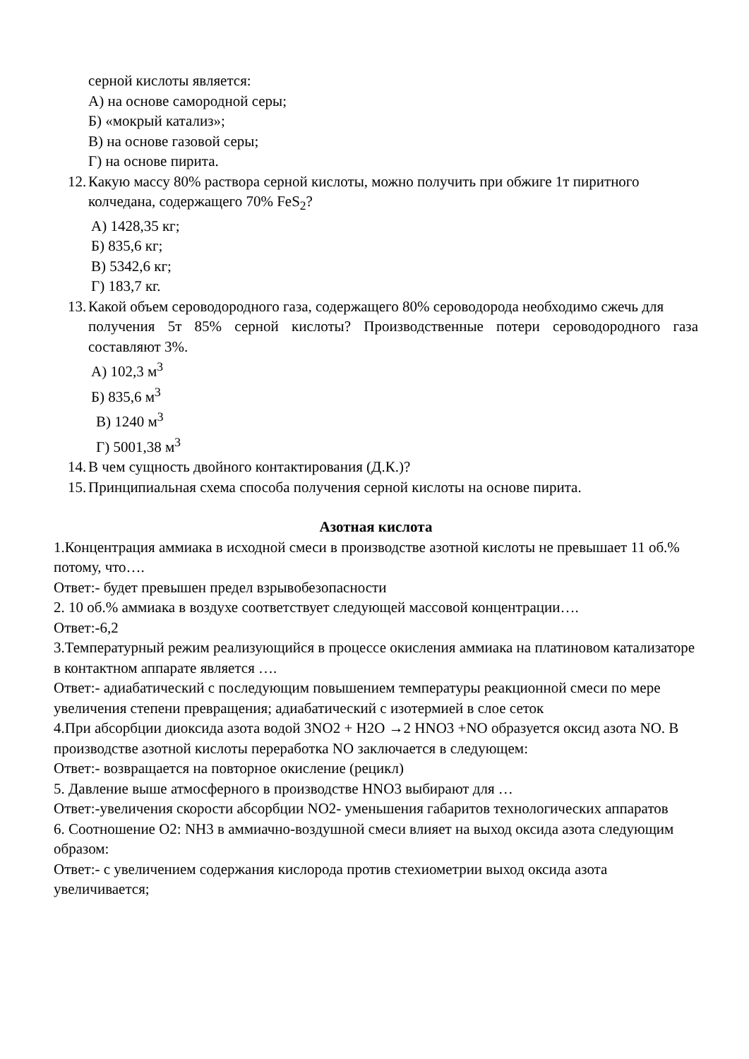серной кислоты является:
А) на основе самородной серы;
Б) «мокрый катализ»;
В) на основе газовой серы;
Г) на основе пирита.
12. Какую массу 80% раствора серной кислоты, можно получить при обжиге 1т пиритного
колчедана, содержащего 70% FeS<sub>2</sub>?
А) 1428,35 кг;
Б) 835,6 кг;
В) 5342,6 кг;
Г) 183,7 кг.
13. Какой объем сероводородного газа, содержащего 80% сероводорода необходимо сжечь для
получения 5т 85% серной кислоты? Производственные потери сероводородного газа составляют 3%.
А) 102,3 м<sup>3</sup>
Б) 835,6 м<sup>3</sup>
В) 1240 м<sup>3</sup>
Г) 5001,38 м<sup>3</sup>
14. В чем сущность двойного контактирования (Д.К.)?
15. Принципиальная схема способа получения серной кислоты на основе пирита.
Азотная кислота
1.Концентрация аммиака в исходной смеси в производстве азотной кислоты не превышает 11 об.% потому, что….
Ответ:- будет превышен предел взрывобезопасности
2. 10 об.% аммиака в воздухе соответствует следующей массовой концентрации….
Ответ:-6,2
3.Температурный режим реализующийся в процессе окисления аммиака на платиновом катализаторе в контактном аппарате является ….
Ответ:- адиабатический с последующим повышением температуры реакционной смеси по мере увеличения степени превращения; адиабатический с изотермией в слое сеток
4.При абсорбции диоксида азота водой 3NO2 + H2O →2 HNO3 +NO образуется оксид азота NO. В производстве азотной кислоты переработка NO заключается в следующем:
Ответ:- возвращается на повторное окисление (рецикл)
5. Давление выше атмосферного в производстве HNO3 выбирают для …
Ответ:-увеличения скорости абсорбции NO2- уменьшения габаритов технологических аппаратов
6. Соотношение O2: NH3 в аммиачно-воздушной смеси влияет на выход оксида азота следующим образом:
Ответ:- с увеличением содержания кислорода против стехиометрии выход оксида азота увеличивается;